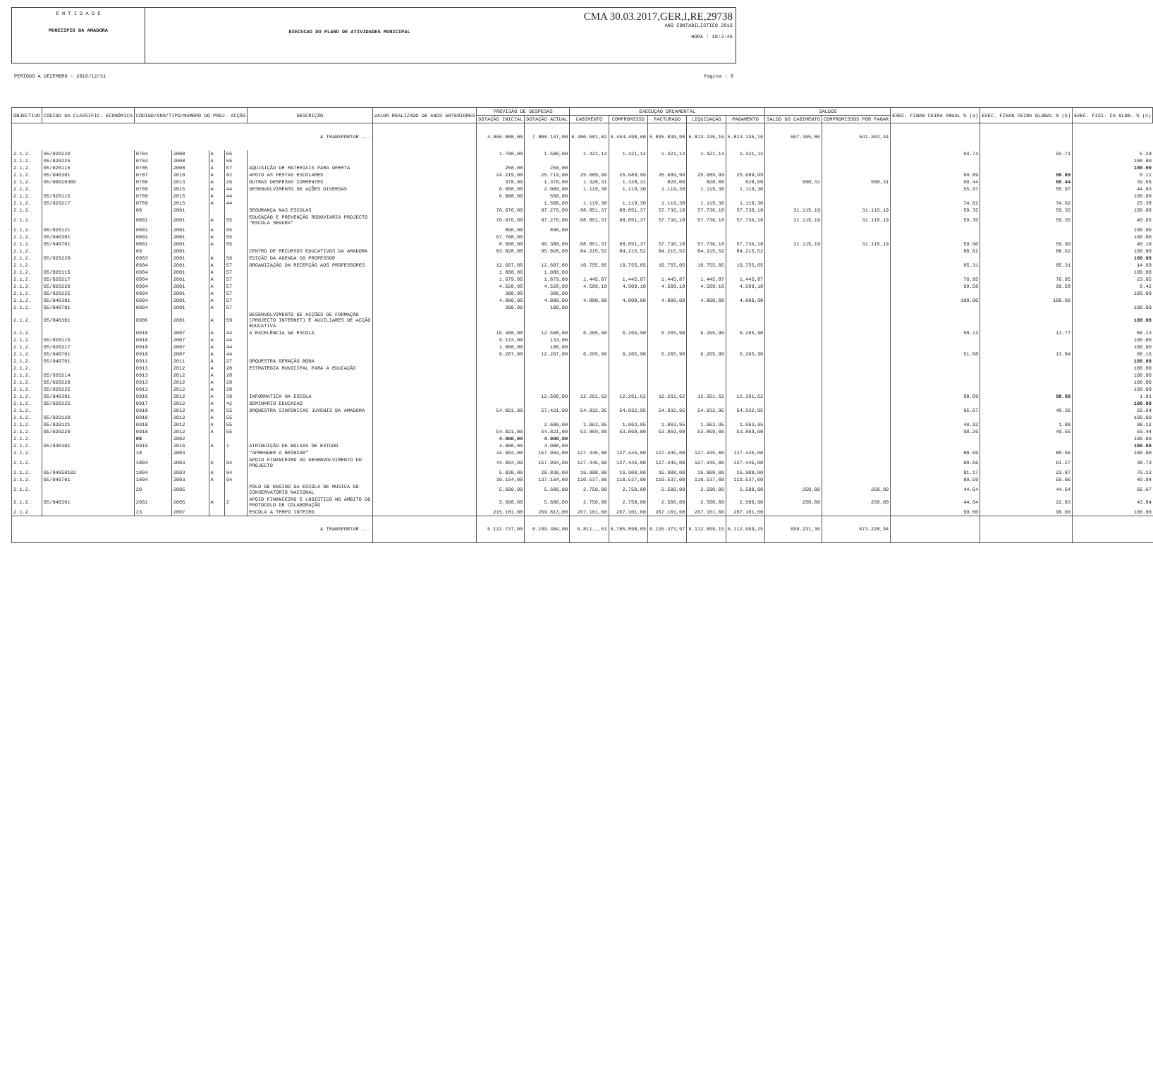E N T I D A D E
MUNICIPIO DA AMADORA
EXECUCAO DO PLANO DE ATIVIDADES MUNICIPAL
CMA 30.03.2017,GER,I,RE,29738
ANO CONTABILÍSTICO 2016
HORA : 10:2:46
PERÍODO A DEZEMBRO - 2016/12/31 Pagina : 8
| OBJECTIVO | CÓDIGO DA CLASSIFIC. ECONÓMICA | CÓDIGO/ANO/TIPO/NUMERO DO PROJ. ACÇÃO | | | | DESCRIÇÃO | VALOR REALIZADO DE ANOS ANTERIORES | PREVISÃO DE DESPESAS | | EXECUÇÃO ORÇAMENTAL | | | | | SALDOS | | EXEC. FINAN CEIRA ANUAL % (a) | EXEC. FINAN CEIRA GLOBAL % (b) | EXEC. FISI- CA GLOB. % (c) |
| --- | --- | --- | --- | --- | --- | --- | --- | --- | --- | --- | --- | --- | --- | --- | --- | --- | --- | --- | --- |
| | | | | | | | | DOTAÇÃO INICIAL | DOTAÇÃO ACTUAL | CABIMENTO | COMPROMISSO | FACTURADO | LIQUIDAÇÃO | PAGAMENTO | SALDO DO CABIMENTO | COMPROMISSOS POR PAGAR | | | |
| A TRANSPORTAR ... | | | | | | | | 4.866.800,00 | 7.800.147,00 | 6.480.501,02 | 6.454.498,60 | 5.835.839,98 | 5.813.135,16 | 5.813.135,16 | 667.365,86 | 641.363,44 | | | |
| 2.1.2. | 05/020220 | 0704 | 2008 | A | 55 | | | 1.700,00 | 1.500,00 | 1.421,14 | 1.421,14 | 1.421,14 | 1.421,14 | 1.421,14 | | | 94.74 | 94.71 | 5.29 |
| 2.1.2. | 05/020225 | 0704 | 2008 | A | 55 | | | | | | | | | | | | | | 100.00 |
| 2.1.2. | 05/020115 | 0705 | 2008 | A | 67 | AQUISIÇÃO DE MATERIAIS PARA OFERTA | | 250,00 | 250,00 | | | | | | | | | | 100.00 |
| 2.1.2. | 05/040301 | 0707 | 2010 | A | 82 | APOIO AS FESTAS ESCOLARES | | 24.219,00 | 25.719,00 | 25.689,99 | 25.689,99 | 25.689,99 | 25.689,99 | 25.689,99 | | | 99.89 | 99.89 | 0.11 |
| 2.1.2. | 05/06020305 | 0708 | 2013 | A | 26 | OUTRAS DESPESAS CORRENTES | | 370,00 | 1.370,00 | 1.328,31 | 1.328,31 | 828,00 | 828,00 | 828,00 | 500,31 | 500,31 | 60.44 | 60.44 | 39.56 |
| 2.1.2. | | 0709 | 2015 | A | 44 | DESENVOLVIMENTO DE AÇÕES DIVERSAS | | 6.000,00 | 2.000,00 | 1.119,30 | 1.119,30 | 1.119,30 | 1.119,30 | 1.119,30 | | | 55.97 | 55.97 | 44.03 |
| 2.1.2. | 05/020115 | 0709 | 2015 | A | 44 | | | 6.000,00 | 500,00 | | | | | | | | | | 100.00 |
| 2.1.2. | 05/020217 | 0709 | 2015 | A | 44 | | | | 1.500,00 | 1.119,30 | 1.119,30 | 1.119,30 | 1.119,30 | 1.119,30 | | | 74.62 | 74.62 | 25.38 |
| 2.1.2. | | 08 | 2001 | | | SEGURANÇA NAS ESCOLAS | | 76.676,00 | 97.276,00 | 88.851,37 | 88.851,37 | 57.736,18 | 57.736,18 | 57.736,18 | 31.115,19 | 31.115,19 | 59.35 | 59.35 | 100.00 |
| 2.1.2. | | 0801 | 2001 | A | 55 | EDUCAÇÃO E PREVENÇÃO RODOVIÁRIA PROJECTO "ESCOLA SEGURA" | | 76.676,00 | 97.276,00 | 88.851,37 | 88.851,37 | 57.736,18 | 57.736,18 | 57.736,18 | 31.115,19 | 31.115,19 | 59.35 | 59.35 | 40.65 |
| 2.1.2. | 05/020121 | 0801 | 2001 | A | 55 | | | 896,00 | 896,00 | | | | | | | | | | 100.00 |
| 2.1.2. | 05/040301 | 0801 | 2001 | A | 55 | | | 67.780,00 | | | | | | | | | | | 100.00 |
| 2.1.2. | 05/040701 | 0801 | 2001 | A | 55 | | | 8.000,00 | 96.380,00 | 88.851,37 | 88.851,37 | 57.736,18 | 57.736,18 | 57.736,18 | 31.115,19 | 31.115,19 | 59.90 | 59.90 | 40.10 |
| 2.1.2. | | 09 | 2001 | | | CENTRO DE RECURSOS EDUCATIVOS DA AMADORA | | 83.828,00 | 95.028,00 | 84.215,52 | 84.215,52 | 84.215,52 | 84.215,52 | 84.215,52 | | | 88.62 | 88.62 | 100.00 |
| 2.1.2. | 05/020220 | 0903 | 2001 | A | 56 | EDIÇÃO DA AGENDA DO PROFESSOR | | | | | | | | | | | | | 100.00 |
| 2.1.2. | | 0904 | 2001 | A | 57 | ORGANIZAÇÃO DA RECEPÇÃO AOS PROFESSORES | | 12.607,00 | 12.607,00 | 10.755,05 | 10.755,05 | 10.755,05 | 10.755,05 | 10.755,05 | | | 85.31 | 85.31 | 14.69 |
| 2.1.2. | 05/020115 | 0904 | 2001 | A | 57 | | | 1.000,00 | 1.000,00 | | | | | | | | | | 100.00 |
| 2.1.2. | 05/020217 | 0904 | 2001 | A | 57 | | | 1.679,00 | 1.879,00 | 1.445,87 | 1.445,87 | 1.445,87 | 1.445,87 | 1.445,87 | | | 76.95 | 76.95 | 23.05 |
| 2.1.2. | 05/020220 | 0904 | 2001 | A | 57 | | | 4.528,00 | 4.528,00 | 4.509,18 | 4.509,18 | 4.509,18 | 4.509,18 | 4.509,18 | | | 99.58 | 99.58 | 0.42 |
| 2.1.2. | 05/020225 | 0904 | 2001 | A | 57 | | | 300,00 | 300,00 | | | | | | | | | | 100.00 |
| 2.1.2. | 05/040301 | 0904 | 2001 | A | 57 | | | 4.800,00 | 4.800,00 | 4.800,00 | 4.800,00 | 4.800,00 | 4.800,00 | 4.800,00 | | | 100.00 | 100.00 | |
| 2.1.2. | 05/040701 | 0904 | 2001 | A | 57 | | | 300,00 | 100,00 | | | | | | | | | | 100.00 |
| 2.1.2. | 05/040301 | 0906 | 2001 | A | 59 | DESENVOLVIMENTO DE ACÇÕES DE FORMAÇÃO (PROJECTO INTERNET) E AUXILIARES DE ACÇÃO EDUCATIVA | | | | | | | | | | | | | 100.00 |
| 2.1.2. | | 0910 | 2007 | A | 44 | A EXCELÊNCIA NA ESCOLA | | 16.400,00 | 12.500,00 | 6.265,90 | 6.265,90 | 6.265,90 | 6.265,90 | 6.265,90 | | | 50.13 | 13.77 | 86.23 |
| 2.1.2. | 05/020115 | 0910 | 2007 | A | 44 | | | 9.133,00 | 133,00 | | | | | | | | | | 100.00 |
| 2.1.2. | 05/020217 | 0910 | 2007 | A | 44 | | | 1.000,00 | 100,00 | | | | | | | | | | 100.00 |
| 2.1.2. | 05/040701 | 0910 | 2007 | A | 44 | | | 6.267,00 | 12.267,00 | 6.265,90 | 6.265,90 | 6.265,90 | 6.265,90 | 6.265,90 | | | 51.08 | 13.84 | 86.16 |
| 2.1.2. | 05/040701 | 0911 | 2011 | A | 27 | ORQUESTRA GERAÇÃO BOBA | | | | | | | | | | | | | 100.00 |
| 2.1.2. | | 0913 | 2012 | A | 28 | ESTRATEGIA MUNICIPAL PARA A EDUCAÇÃO | | | | | | | | | | | | | 100.00 |
| 2.1.2. | 05/020214 | 0913 | 2012 | A | 28 | | | | | | | | | | | | | | 100.00 |
| 2.1.2. | 05/020220 | 0913 | 2012 | A | 28 | | | | | | | | | | | | | | 100.00 |
| 2.1.2. | 05/020225 | 0913 | 2012 | A | 28 | | | | | | | | | | | | | | 100.00 |
| 2.1.2. | 05/040301 | 0916 | 2012 | A | 39 | INFORMATICA NA ESCOLA | | | 12.500,00 | 12.261,62 | 12.261,62 | 12.261,62 | 12.261,62 | 12.261,62 | | | 98.09 | 98.09 | 1.91 |
| 2.1.2. | 05/020225 | 0917 | 2012 | A | 42 | SEMINARIO EDUCACAO | | | | | | | | | | | | | 100.00 |
| 2.1.2. | | 0918 | 2012 | A | 55 | ORQUESTRA SINFONICAS JUVENIS DA AMADORA | | 54.821,00 | 57.421,00 | 54.932,95 | 54.932,95 | 54.932,95 | 54.932,95 | 54.932,95 | | | 95.67 | 49.36 | 50.64 |
| 2.1.2. | 05/020120 | 0918 | 2012 | A | 55 | | | | | | | | | | | | | | 100.00 |
| 2.1.2. | 05/020121 | 0918 | 2012 | A | 55 | | | | 2.600,00 | 1.063,95 | 1.063,95 | 1.063,95 | 1.063,95 | 1.063,95 | | | 40.92 | 1.88 | 98.12 |
| 2.1.2. | 05/020220 | 0918 | 2012 | A | 55 | | | 54.821,00 | 54.821,00 | 53.869,00 | 53.869,00 | 53.869,00 | 53.869,00 | 53.869,00 | | | 98.26 | 49.56 | 50.44 |
| 2.1.2. | | 09 | 2002 | | | | | 4.000,00 | 4.000,00 | | | | | | | | | | 100.00 |
| 2.1.2. | 05/040301 | 0919 | 2016 | A | 1 | ATRIBUIÇÃO DE BOLSAS DE ESTUDO | | 4.000,00 | 4.000,00 | | | | | | | | | | 100.00 |
| 2.1.2. | | 18 | 2003 | | | "APRENDER A BRINCAR" | | 44.994,00 | 157.994,00 | 127.445,00 | 127.445,00 | 127.445,00 | 127.445,00 | 127.445,00 | | | 80.66 | 80.66 | 100.00 |
| 2.1.2. | | 1804 | 2003 | A | 94 | APOIO FINANCEIRO AO DESENVOLVIMENTO DO PROJECTO | | 44.994,00 | 157.994,00 | 127.445,00 | 127.445,00 | 127.445,00 | 127.445,00 | 127.445,00 | | | 80.66 | 61.27 | 38.73 |
| 2.1.2. | 05/04050102 | 1804 | 2003 | A | 94 | | | 5.830,00 | 20.830,00 | 16.908,00 | 16.908,00 | 16.908,00 | 16.908,00 | 16.908,00 | | | 81.17 | 23.87 | 76.13 |
| 2.1.2. | 05/040701 | 1804 | 2003 | A | 94 | | | 39.164,00 | 137.164,00 | 110.537,00 | 110.537,00 | 110.537,00 | 110.537,00 | 110.537,00 | | | 80.59 | 59.06 | 40.94 |
| 2.1.2. | | 20 | 2005 | | | PÓLO DE ENSINO DA ESCOLA DE MÚSICA DO CONSERVATÓRIO NACIONAL | | 5.600,00 | 5.600,00 | 2.750,00 | 2.750,00 | 2.500,00 | 2.500,00 | 2.500,00 | 250,00 | 250,00 | 44.64 | 44.64 | 66.67 |
| 2.1.2. | 05/040301 | 2001 | 2005 | A | 2 | APOIO FINANCEIRO E LOGÍSTICO NO ÂMBITO DO PROTOCOLO DE COLABORAÇÃO | | 5.600,00 | 5.600,00 | 2.750,00 | 2.750,00 | 2.500,00 | 2.500,00 | 2.500,00 | 250,00 | 250,00 | 44.64 | 22.83 | 43.84 |
| 2.1.2. | | 23 | 2007 | | | ESCOLA A TEMPO INTEIRO | | 215.181,00 | 269.813,00 | 267.101,60 | 267.101,60 | 267.101,60 | 267.101,60 | 267.101,60 | | | 99.00 | 99.00 | 100.00 |
| A TRANSPORTAR ... | | | | | | | | 5.112.737,00 | 8.189.384,00 | 6.811.…,51 | 6.785.898,09 | 6.135.373,97 | 6.112.669,15 | 6.112.669,15 | 699.231,36 | 673.228,94 | | | |